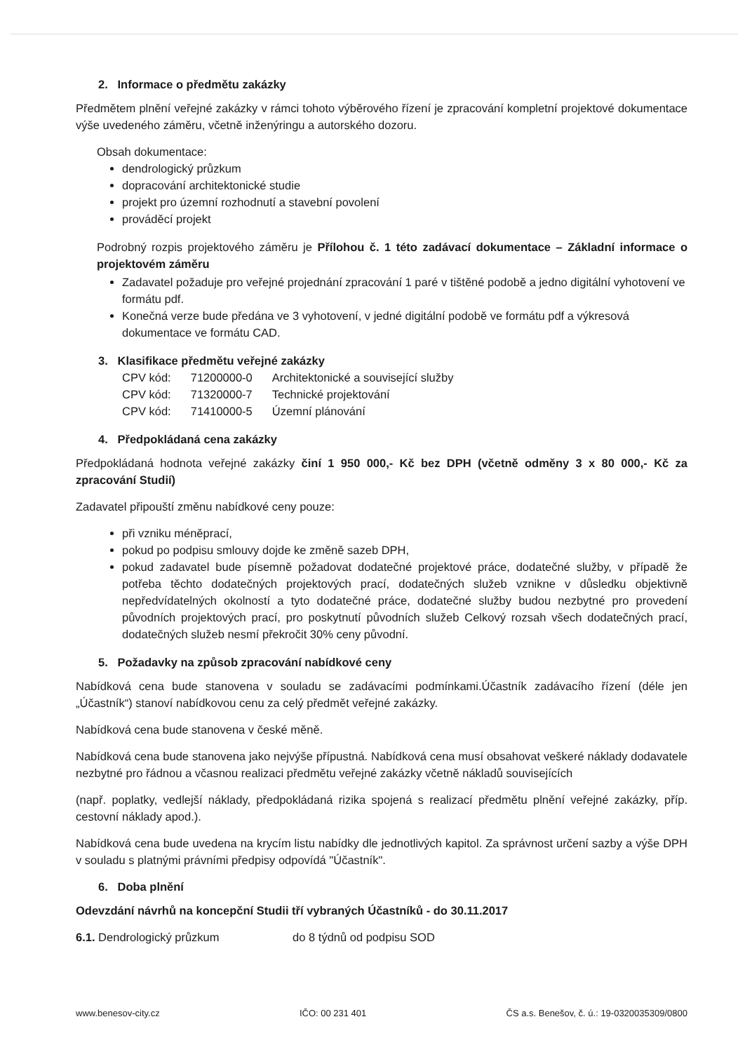2. Informace o předmětu zakázky
Předmětem plnění veřejné zakázky v rámci tohoto výběrového řízení je zpracování kompletní projektové dokumentace výše uvedeného záměru, včetně inženýringu a autorského dozoru.
Obsah dokumentace:
dendrologický průzkum
dopracování architektonické studie
projekt pro územní rozhodnutí a stavební povolení
prováděcí projekt
Podrobný rozpis projektového záměru je Přílohou č. 1 této zadávací dokumentace – Základní informace o projektovém záměru
Zadavatel požaduje pro veřejné projednání zpracování 1 paré v tištěné podobě a jedno digitální vyhotovení ve formátu pdf.
Konečná verze bude předána ve 3 vyhotovení, v jedné digitální podobě ve formátu pdf a výkresová dokumentace ve formátu CAD.
3. Klasifikace předmětu veřejné zakázky
| CPV kód: | 71200000-0 | Architektonické a související služby |
| CPV kód: | 71320000-7 | Technické projektování |
| CPV kód: | 71410000-5 | Územní plánování |
4. Předpokládaná cena zakázky
Předpokládaná hodnota veřejné zakázky činí 1 950 000,- Kč bez DPH (včetně odměny 3 x 80 000,- Kč za zpracování Studií)
Zadavatel připouští změnu nabídkové ceny pouze:
při vzniku méněprací,
pokud po podpisu smlouvy dojde ke změně sazeb DPH,
pokud zadavatel bude písemně požadovat dodatečné projektové práce, dodatečné služby, v případě že potřeba těchto dodatečných projektových prací, dodatečných služeb vznikne v důsledku objektivně nepředvídatelných okolností a tyto dodatečné práce, dodatečné služby budou nezbytné pro provedení původních projektových prací, pro poskytnutí původních služeb Celkový rozsah všech dodatečných prací, dodatečných služeb nesmí překročit 30% ceny původní.
5. Požadavky na způsob zpracování nabídkové ceny
Nabídková cena bude stanovena v souladu se zadávacími podmínkami.Účastník zadávacího řízení (déle jen „Účastník“) stanoví nabídkovou cenu za celý předmět veřejné zakázky.
Nabídková cena bude stanovena v české měně.
Nabídková cena bude stanovena jako nejvýše přípustná. Nabídková cena musí obsahovat veškeré náklady dodavatele nezbytné pro řádnou a včasnou realizaci předmětu veřejné zakázky včetně nákladů souvisejících
(např. poplatky, vedlejší náklady, předpokládaná rizika spojená s realizací předmětu plnění veřejné zakázky, příp. cestovní náklady apod.).
Nabídková cena bude uvedena na krycím listu nabídky dle jednotlivých kapitol. Za správnost určení sazby a výše DPH v souladu s platnými právními předpisy odpovídá "Účastník".
6. Doba plnění
Odevzdání návrhů na koncepční Studii tří vybraných Účastníků - do 30.11.2017
6.1. Dendrologický průzkum do 8 týdnů od podpisu SOD
www.benesov-city.cz IČO: 00 231 401 ČS a.s. Benešov, č. ú.: 19-0320035309/0800